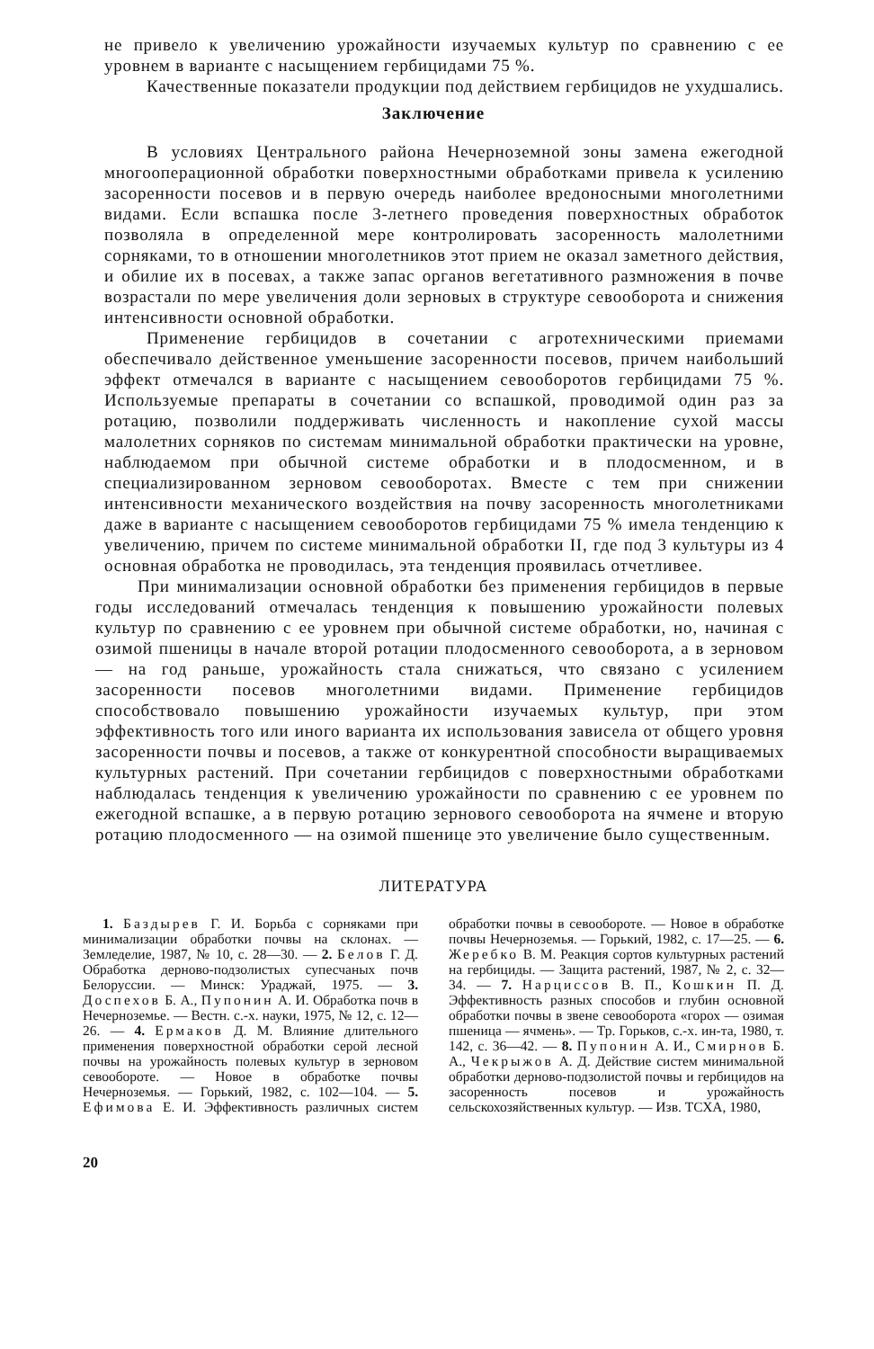не привело к увеличению урожайности изучаемых культур по сравнению с ее уровнем в варианте с насыщением гербицидами 75 %.
Качественные показатели продукции под действием гербицидов не ухудшались.
Заключение
В условиях Центрального района Нечерноземной зоны замена ежегодной многооперационной обработки поверхностными обработками привела к усилению засоренности посевов и в первую очередь наиболее вредоносными многолетними видами. Если вспашка после 3-летнего проведения поверхностных обработок позволяла в определенной мере контролировать засоренность малолетними сорняками, то в отношении многолетников этот прием не оказал заметного действия, и обилие их в посевах, а также запас органов вегетативного размножения в почве возрастали по мере увеличения доли зерновых в структуре севооборота и снижения интенсивности основной обработки.
Применение гербицидов в сочетании с агротехническими приемами обеспечивало действенное уменьшение засоренности посевов, причем наибольший эффект отмечался в варианте с насыщением севооборотов гербицидами 75 %. Используемые препараты в сочетании со вспашкой, проводимой один раз за ротацию, позволили поддерживать численность и накопление сухой массы малолетних сорняков по системам минимальной обработки практически на уровне, наблюдаемом при обычной системе обработки и в плодосменном, и в специализированном зерновом севооборотах. Вместе с тем при снижении интенсивности механического воздействия на почву засоренность многолетниками даже в варианте с насыщением севооборотов гербицидами 75 % имела тенденцию к увеличению, причем по системе минимальной обработки II, где под 3 культуры из 4 основная обработка не проводилась, эта тенденция проявилась отчетливее.
При минимализации основной обработки без применения гербицидов в первые годы исследований отмечалась тенденция к повышению урожайности полевых культур по сравнению с ее уровнем при обычной системе обработки, но, начиная с озимой пшеницы в начале второй ротации плодосменного севооборота, а в зерновом — на год раньше, урожайность стала снижаться, что связано с усилением засоренности посевов многолетними видами. Применение гербицидов способствовало повышению урожайности изучаемых культур, при этом эффективность того или иного варианта их использования зависела от общего уровня засоренности почвы и посевов, а также от конкурентной способности выращиваемых культурных растений. При сочетании гербицидов с поверхностными обработками наблюдалась тенденция к увеличению урожайности по сравнению с ее уровнем по ежегодной вспашке, а в первую ротацию зернового севооборота на ячмене и вторую ротацию плодосменного — на озимой пшенице это увеличение было существенным.
ЛИТЕРАТУРА
1. Баздырев Г. И. Борьба с сорняками при минимализации обработки почвы на склонах. — Земледелие, 1987, № 10, с. 28—30. — 2. Белов Г. Д. Обработка дерново-подзолистых супесчаных почв Белоруссии. — Минск: Ураджай, 1975. — 3. Доспехов Б. А., Пупонин А. И. Обработка почв в Нечерноземье. — Вестн. с.-х. науки, 1975, № 12, с. 12—26. — 4. Ермаков Д. М. Влияние длительного применения поверхностной обработки серой лесной почвы на урожайность полевых культур в зерновом севообороте. — Новое в обработке почвы Нечерноземья. — Горький, 1982, с. 102—104. — 5. Ефимова Е. И. Эффективность различных систем обработки почвы в севообороте. — Новое в обработке почвы Нечерноземья. — Горький, 1982, с. 17—25. — 6. Жеребко В. М. Реакция сортов культурных растений на гербициды. — Защита растений, 1987, № 2, с. 32—34. — 7. Нарциссов В. П., Кошкин П. Д. Эффективность разных способов и глубин основной обработки почвы в звене севооборота «горох — озимая пшеница — ячмень». — Тр. Горьков, с.-х. ин-та, 1980, т. 142, с. 36—42. — 8. Пупонин А. И., Смирнов Б. А., Чекрыжов А. Д. Действие систем минимальной обработки дерново-подзолистой почвы и гербицидов на засоренность посевов и урожайность сельскохозяйственных культур. — Изв. ТСХА, 1980,
20